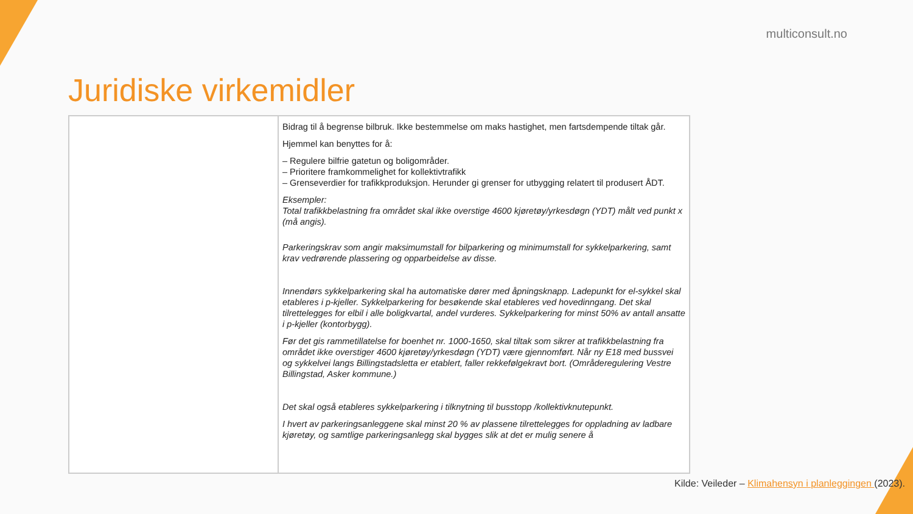multiconsult.no
Juridiske virkemidler
| | Bidrag til å begrense bilbruk. Ikke bestemmelse om maks hastighet, men fartsdempende tiltak går. Hjemmel kan benyttes for å: – Regulere bilfrie gatetun og boligområder. – Prioritere framkommelighet for kollektivtrafikk – Grenseverdier for trafikkproduksjon. Herunder gi grenser for utbygging relatert til produsert ÅDT. Eksempler: Total trafikkbelastning fra området skal ikke overstige 4600 kjøretøy/yrkesdøgn (YDT) målt ved punkt x (må angis). Parkeringskrav som angir maksimumstall for bilparkering og minimumstall for sykkelparkering, samt krav vedrørende plassering og opparbeidelse av disse. Innendørs sykkelparkering skal ha automatiske dører med åpningsknapp. Ladepunkt for el-sykkel skal etableres i p-kjeller. Sykkelparkering for besøkende skal etableres ved hovedinngang. Det skal tilrettelegges for elbil i alle boligkvartal, andel vurderes. Sykkelparkering for minst 50% av antall ansatte i p-kjeller (kontorbygg). Før det gis rammetillatelse for boenhet nr. 1000-1650, skal tiltak som sikrer at trafikkbelastning fra området ikke overstiger 4600 kjøretøy/yrkesdøgn (YDT) være gjennomført. Når ny E18 med bussvei og sykkelvei langs Billingstadsletta er etablert, faller rekkefølgekravt bort. (Områderegulering Vestre Billingstad, Asker kommune.) Det skal også etableres sykkelparkering i tilknytning til busstopp /kollektivknutepunkt. I hvert av parkeringsanleggene skal minst 20 % av plassene tilrettelegges for oppladning av ladbare kjøretøy, og samtlige parkeringsanlegg skal bygges slik at det er mulig senere å |
Kilde: Veileder – Klimahensyn i planleggingen (2023).